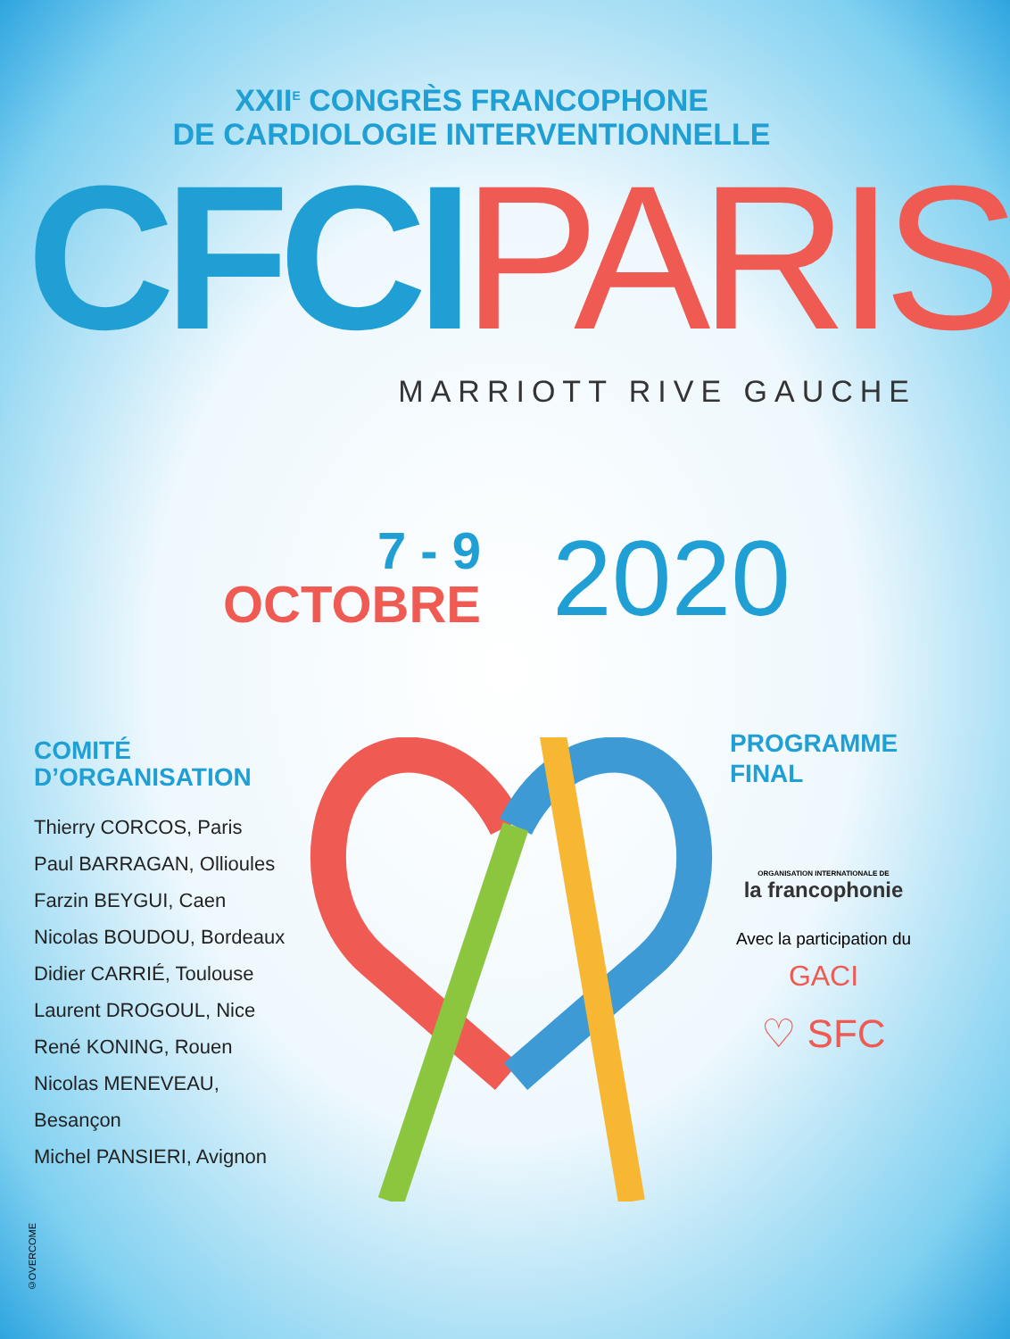XXII<sup>E</sup> CONGRÈS FRANCOPHONE
DE CARDIOLOGIE INTERVENTIONNELLE
CFCI PARIS
MARRIOTT RIVE GAUCHE
7 - 9
OCTOBRE
2020
COMITÉ
D’ORGANISATION
Thierry CORCOS, Paris
Paul BARRAGAN, Ollioules
Farzin BEYGUI, Caen
Nicolas BOUDOU, Bordeaux
Didier CARRIÉ, Toulouse
Laurent DROGOUL, Nice
René KONING, Rouen
Nicolas MENEVEAU, Besançon
Michel PANSIERI, Avignon
PROGRAMME
FINAL
ORGANISATION INTERNATIONALE DE
la francophonie
Avec la participation du
GACI
♡ SFC
©OVERCOME